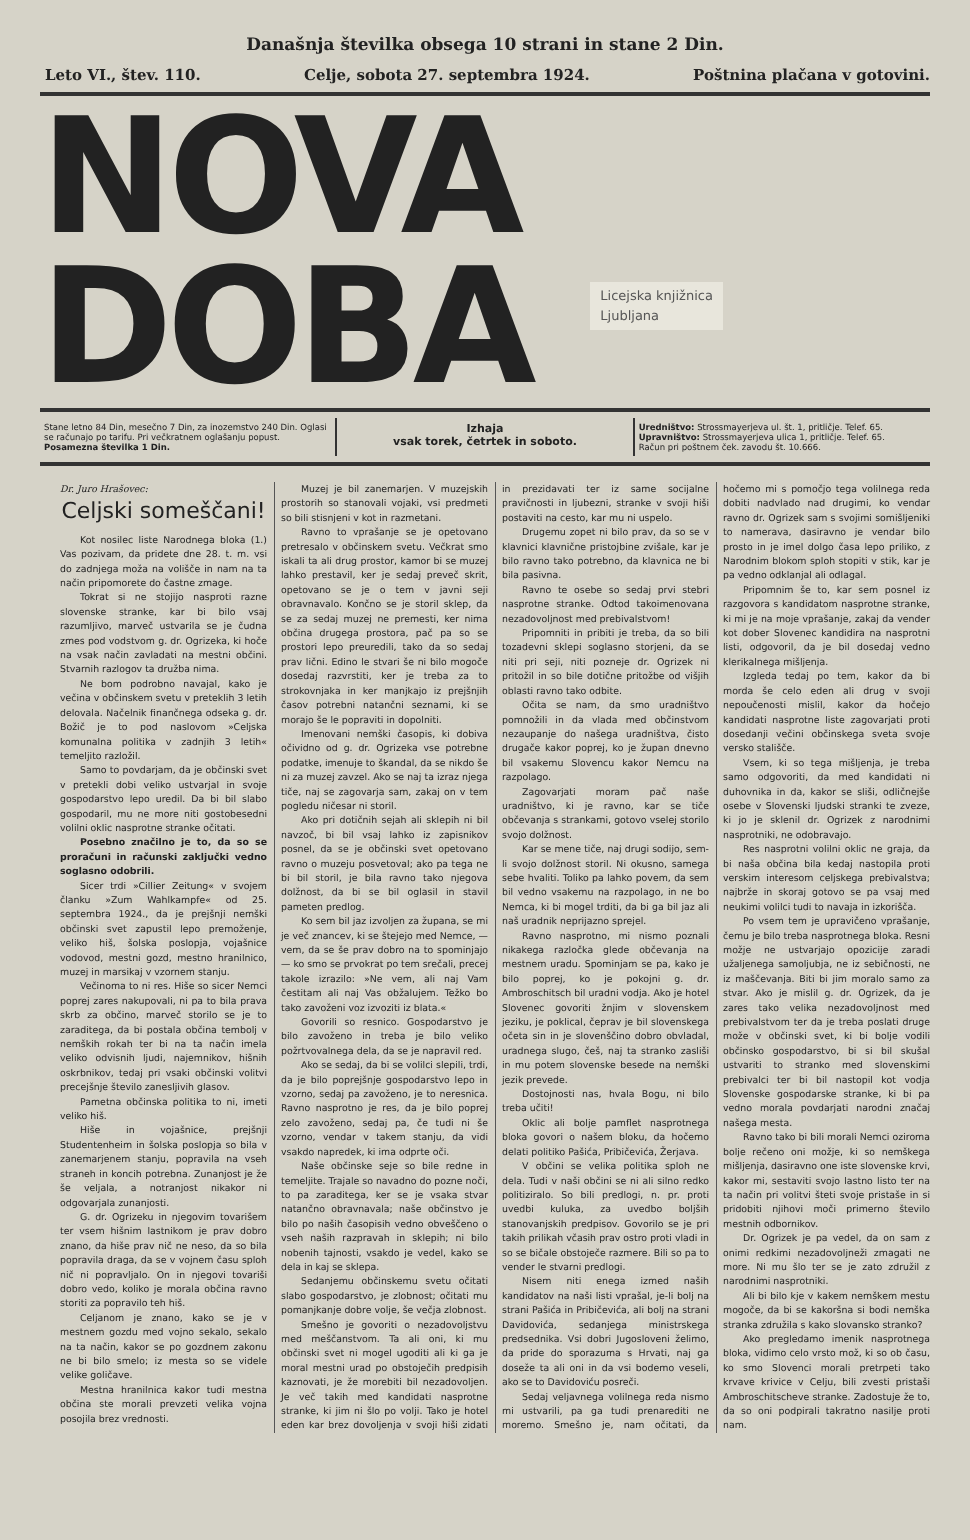Današnja številka obsega 10 strani in stane 2 Din.
Leto VI., štev. 110. Celje, sobota 27. septembra 1924. Poštnina plačana v gotovini.
NOVA DOBA Licejska knjižnica
Ljubljana
Stane letno 84 Din, mesečno 7 Din, za inozemstvo 240 Din. Oglasi se računajo po tarifu. Pri večkratnem oglašanju popust.
Posamezna številka 1 Din.
Izhaja
vsak torek, četrtek in soboto.
Uredništvo: Strossmayerjeva ul. št. 1, pritličje. Telef. 65.
Upravništvo: Strossmayerjeva ulica 1, pritličje. Telef. 65.
Račun pri poštnem ček. zavodu št. 10.666.
Dr. Juro Hrašovec:
Celjski someščani!
Kot nosilec liste Narodnega bloka (1.) Vas pozivam, da pridete dne 28. t. m. vsi do zadnjega moža na volišče in nam na ta način pripomorete do častne zmage.
Tokrat si ne stojijo nasproti razne slovenske stranke, kar bi bilo vsaj razumljivo, marveč ustvarila se je čudna zmes pod vodstvom g. dr. Ogrizeka, ki hoče na vsak način zavladati na mestni občini. Stvarnih razlogov ta družba nima.
Ne bom podrobno navajal, kako je večina v občinskem svetu v preteklih 3 letih delovala. Načelnik finančnega odseka g. dr. Božič je to pod naslovom »Celjska komunalna politika v zadnjih 3 letih« temeljito razložil.
Samo to povdarjam, da je občinski svet v pretekli dobi veliko ustvarjal in svoje gospodarstvo lepo uredil. Da bi bil slabo gospodaril, mu ne more niti gostobesedni volilni oklic nasprotne stranke očitati.
Posebno značilno je to, da so se proračuni in računski zaključki vedno soglasno odobrili.
Sicer trdi »Cillier Zeitung« v svojem članku »Zum Wahlkampfe« od 25. septembra 1924., da je prejšnji nemški občinski svet zapustil lepo premoženje, veliko hiš, šolska poslopja, vojašnice vodovod, mestni gozd, mestno hranilnico, muzej in marsikaj v vzornem stanju.
Večinoma to ni res. Hiše so sicer Nemci poprej zares nakupovali, ni pa to bila prava skrb za občino, marveč storilo se je to zaraditega, da bi postala občina tembolj v nemških rokah ter bi na ta način imela veliko odvisnih ljudi, najemnikov, hišnih oskrbnikov, tedaj pri vsaki občinski volitvi precejšnje število zanesljivih glasov.
Pametna občinska politika to ni, imeti veliko hiš.
Hiše in vojašnice, prejšnji Studentenheim in šolska poslopja so bila v zanemarjenem stanju, popravila na vseh straneh in koncih potrebna. Zunanjost je že še veljala, a notranjost nikakor ni odgovarjala zunanjosti.
G. dr. Ogrizeku in njegovim tovarišem ter vsem hišnim lastnikom je prav dobro znano, da hiše prav nič ne neso, da so bila popravila draga, da se v vojnem času sploh nič ni popravljalo. On in njegovi tovariši dobro vedo, koliko je morala občina ravno storiti za popravilo teh hiš.
Celjanom je znano, kako se je v mestnem gozdu med vojno sekalo, sekalo na ta način, kakor se po gozdnem zakonu ne bi bilo smelo; iz mesta so se videle velike goličave.
Mestna hranilnica kakor tudi mestna občina ste morali prevzeti velika vojna posojila brez vrednosti.
Muzej je bil zanemarjen. V muzejskih prostorih so stanovali vojaki, vsi predmeti so bili stisnjeni v kot in razmetani.
Ravno to vprašanje se je opetovano pretresalo v občinskem svetu. Večkrat smo iskali ta ali drug prostor, kamor bi se muzej lahko prestavil, ker je sedaj preveč skrit, opetovano se je o tem v javni seji obravnavalo. Končno se je storil sklep, da se za sedaj muzej ne premesti, ker nima občina drugega prostora, pač pa so se prostori lepo preuredili, tako da so sedaj prav lični. Edino le stvari še ni bilo mogoče dosedaj razvrstiti, ker je treba za to strokovnjaka in ker manjkajo iz prejšnjih časov potrebni natančni seznami, ki se morajo še le popraviti in dopolniti.
Imenovani nemški časopis, ki dobiva očividno od g. dr. Ogrizeka vse potrebne podatke, imenuje to škandal, da se nikdo še ni za muzej zavzel. Ako se naj ta izraz njega tiče, naj se zagovarja sam, zakaj on v tem pogledu ničesar ni storil.
Ako pri dotičnih sejah ali sklepih ni bil navzoč, bi bil vsaj lahko iz zapisnikov posnel, da se je občinski svet opetovano ravno o muzeju posvetoval; ako pa tega ne bi bil storil, je bila ravno tako njegova dolžnost, da bi se bil oglasil in stavil pameten predlog.
Ko sem bil jaz izvoljen za župana, se mi je več znancev, ki se štejejo med Nemce, — vem, da se še prav dobro na to spominjajo — ko smo se prvokrat po tem srečali, precej takole izrazilo: »Ne vem, ali naj Vam čestitam ali naj Vas obžalujem. Težko bo tako zavoženi voz izvoziti iz blata.«
Govorili so resnico. Gospodarstvo je bilo zavoženo in treba je bilo veliko požrtvovalnega dela, da se je napravil red.
Ako se sedaj, da bi se volilci slepili, trdi, da je bilo poprejšnje gospodarstvo lepo in vzorno, sedaj pa zavoženo, je to neresnica. Ravno nasprotno je res, da je bilo poprej zelo zavoženo, sedaj pa, če tudi ni še vzorno, vendar v takem stanju, da vidi vsakdo napredek, ki ima odprte oči.
Naše občinske seje so bile redne in temeljite. Trajale so navadno do pozne noči, to pa zaraditega, ker se je vsaka stvar natančno obravnavala; naše občinstvo je bilo po naših časopisih vedno obveščeno o vseh naših razpravah in sklepih; ni bilo nobenih tajnosti, vsakdo je vedel, kako se dela in kaj se sklepa.
Sedanjemu občinskemu svetu očitati slabo gospodarstvo, je zlobnost; očitati mu pomanjkanje dobre volje, še večja zlobnost.
Smešno je govoriti o nezadovoljstvu med meščanstvom. Ta ali oni, ki mu občinski svet ni mogel ugoditi ali ki ga je moral mestni urad po obstoječih predpisih kaznovati, je že morebiti bil nezadovoljen. Je več takih med kandidati nasprotne stranke, ki jim ni šlo po volji. Tako je hotel eden kar brez dovoljenja v svoji hiši zidati in prezidavati ter iz same socijalne pravičnosti in ljubezni, stranke v svoji hiši postaviti na cesto, kar mu ni uspelo.
Drugemu zopet ni bilo prav, da so se v klavnici klavnične pristojbine zvišale, kar je bilo ravno tako potrebno, da klavnica ne bi bila pasivna.
Ravno te osebe so sedaj prvi stebri nasprotne stranke. Odtod takoimenovana nezadovoljnost med prebivalstvom!
Pripomniti in pribiti je treba, da so bili tozadevni sklepi soglasno storjeni, da se niti pri seji, niti pozneje dr. Ogrizek ni pritožil in so bile dotične pritožbe od višjih oblasti ravno tako odbite.
Očita se nam, da smo uradništvo pomnožili in da vlada med občinstvom nezaupanje do našega uradništva, čisto drugače kakor poprej, ko je župan dnevno bil vsakemu Slovencu kakor Nemcu na razpolago.
Zagovarjati moram pač naše uradništvo, ki je ravno, kar se tiče občevanja s strankami, gotovo vselej storilo svojo dolžnost.
Kar se mene tiče, naj drugi sodijo, sem-li svojo dolžnost storil. Ni okusno, samega sebe hvaliti. Toliko pa lahko povem, da sem bil vedno vsakemu na razpolago, in ne bo Nemca, ki bi mogel trditi, da bi ga bil jaz ali naš uradnik neprijazno sprejel.
Ravno nasprotno, mi nismo poznali nikakega razločka glede občevanja na mestnem uradu. Spominjam se pa, kako je bilo poprej, ko je pokojni g. dr. Ambroschitsch bil uradni vodja. Ako je hotel Slovenec govoriti žnjim v slovenskem jeziku, je poklical, čeprav je bil slovenskega očeta sin in je slovenščino dobro obvladal, uradnega slugo, češ, naj ta stranko zasliši in mu potem slovenske besede na nemški jezik prevede.
Dostojnosti nas, hvala Bogu, ni bilo treba učiti!
Oklic ali bolje pamflet nasprotnega bloka govori o našem bloku, da hočemo delati politiko Pašića, Pribičevića, Žerjava.
V občini se velika politika sploh ne dela. Tudi v naši občini se ni ali silno redko politiziralo. So bili predlogi, n. pr. proti uvedbi kuluka, za uvedbo boljših stanovanjskih predpisov. Govorilo se je pri takih prilikah včasih prav ostro proti vladi in so se bičale obstoječe razmere. Bili so pa to vender le stvarni predlogi.
Nisem niti enega izmed naših kandidatov na naši listi vprašal, je-li bolj na strani Pašića in Pribičevića, ali bolj na strani Davidovića, sedanjega ministrskega predsednika. Vsi dobri Jugosloveni želimo, da pride do sporazuma s Hrvati, naj ga doseže ta ali oni in da vsi bodemo veseli, ako se to Davidoviću posreči.
Sedaj veljavnega volilnega reda nismo mi ustvarili, pa ga tudi prenarediti ne moremo. Smešno je, nam očitati, da hočemo mi s pomočjo tega volilnega reda dobiti nadvlado nad drugimi, ko vendar ravno dr. Ogrizek sam s svojimi somišljeniki to namerava, dasiravno je vendar bilo prosto in je imel dolgo časa lepo priliko, z Narodnim blokom sploh stopiti v stik, kar je pa vedno odklanjal ali odlagal.
Pripomnim še to, kar sem posnel iz razgovora s kandidatom nasprotne stranke, ki mi je na moje vprašanje, zakaj da vender kot dober Slovenec kandidira na nasprotni listi, odgovoril, da je bil dosedaj vedno klerikalnega mišljenja.
Izgleda tedaj po tem, kakor da bi morda še celo eden ali drug v svoji nepoučenosti mislil, kakor da hočejo kandidati nasprotne liste zagovarjati proti dosedanji večini občinskega sveta svoje versko stališče.
Vsem, ki so tega mišljenja, je treba samo odgovoriti, da med kandidati ni duhovnika in da, kakor se sliši, odličnejše osebe v Slovenski ljudski stranki te zveze, ki jo je sklenil dr. Ogrizek z narodnimi nasprotniki, ne odobravajo.
Res nasprotni volilni oklic ne graja, da bi naša občina bila kedaj nastopila proti verskim interesom celjskega prebivalstva; najbrže in skoraj gotovo se pa vsaj med neukimi volilci tudi to navaja in izkorišča.
Po vsem tem je upravičeno vprašanje, čemu je bilo treba nasprotnega bloka. Resni možje ne ustvarjajo opozicije zaradi užaljenega samoljubja, ne iz sebičnosti, ne iz maščevanja. Biti bi jim moralo samo za stvar. Ako je mislil g. dr. Ogrizek, da je zares tako velika nezadovoljnost med prebivalstvom ter da je treba poslati druge može v občinski svet, ki bi bolje vodili občinsko gospodarstvo, bi si bil skušal ustvariti to stranko med slovenskimi prebivalci ter bi bil nastopil kot vodja Slovenske gospodarske stranke, ki bi pa vedno morala povdarjati narodni značaj našega mesta.
Ravno tako bi bili morali Nemci oziroma bolje rečeno oni možje, ki so nemškega mišljenja, dasiravno one iste slovenske krvi, kakor mi, sestaviti svojo lastno listo ter na ta način pri volitvi šteti svoje pristaše in si pridobiti njihovi moči primerno število mestnih odbornikov.
Dr. Ogrizek je pa vedel, da on sam z onimi redkimi nezadovoljneži zmagati ne more. Ni mu šlo ter se je zato združil z narodnimi nasprotniki.
Ali bi bilo kje v kakem nemškem mestu mogoče, da bi se kakoršna si bodi nemška stranka združila s kako slovansko stranko?
Ako pregledamo imenik nasprotnega bloka, vidimo celo vrsto mož, ki so ob času, ko smo Slovenci morali pretrpeti tako krvave krivice v Celju, bili zvesti pristaši Ambroschitscheve stranke. Zadostuje že to, da so oni podpirali takratno nasilje proti nam.